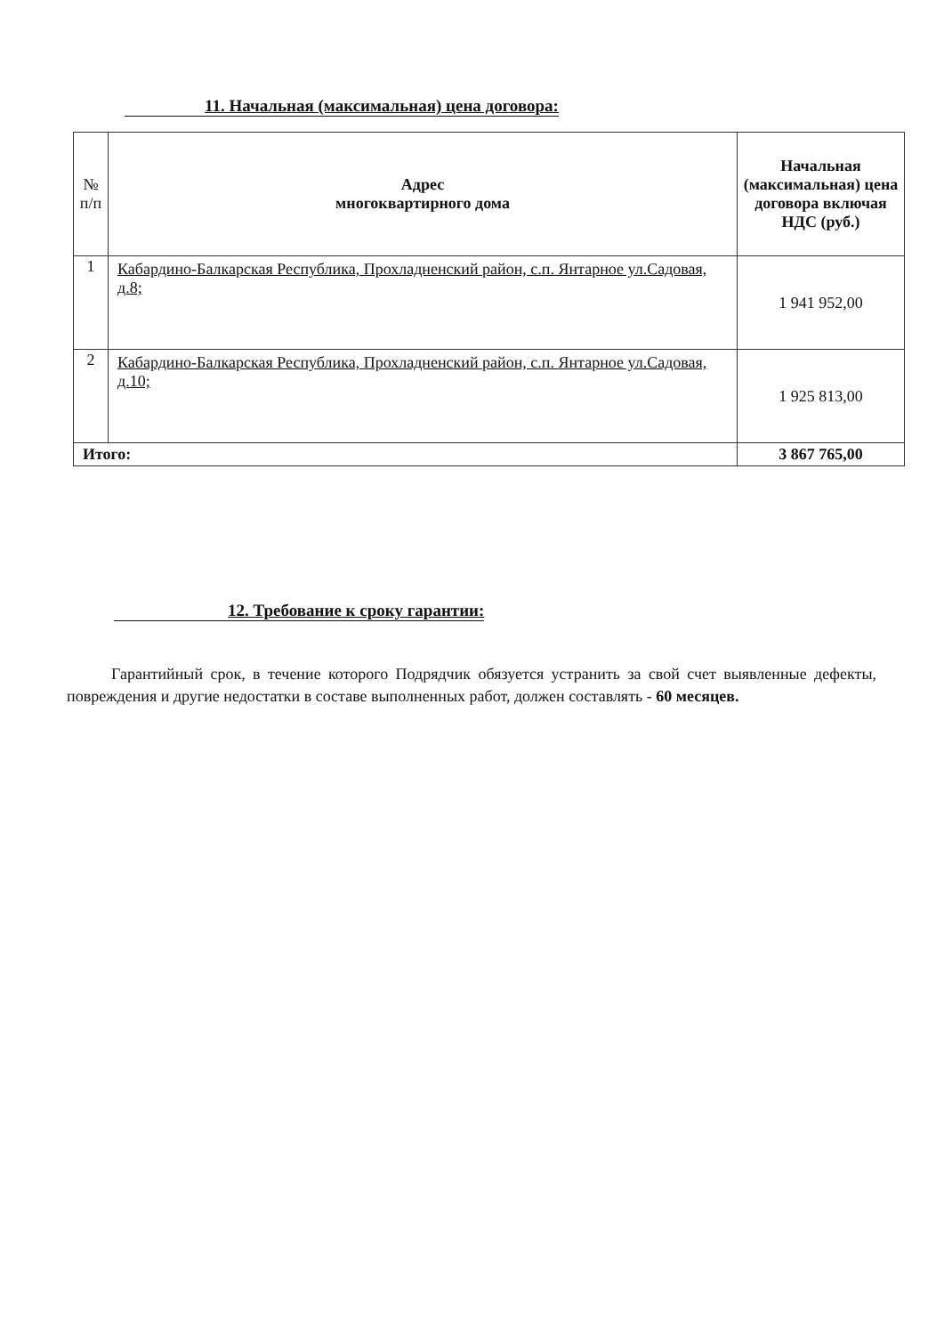11. Начальная (максимальная) цена договора:
| № п/п | Адрес многоквартирного дома | Начальная (максимальная) цена договора включая НДС (руб.) |
| --- | --- | --- |
| 1 | Кабардино-Балкарская Республика, Прохладненский район, с.п. Янтарное ул.Садовая, д.8; | 1 941 952,00 |
| 2 | Кабардино-Балкарская Республика, Прохладненский район, с.п. Янтарное ул.Садовая, д.10; | 1 925 813,00 |
| Итого: | | 3 867 765,00 |
12. Требование к сроку гарантии:
Гарантийный срок, в течение которого Подрядчик обязуется устранить за свой счет выявленные дефекты, повреждения и другие недостатки в составе выполненных работ, должен составлять - 60 месяцев.